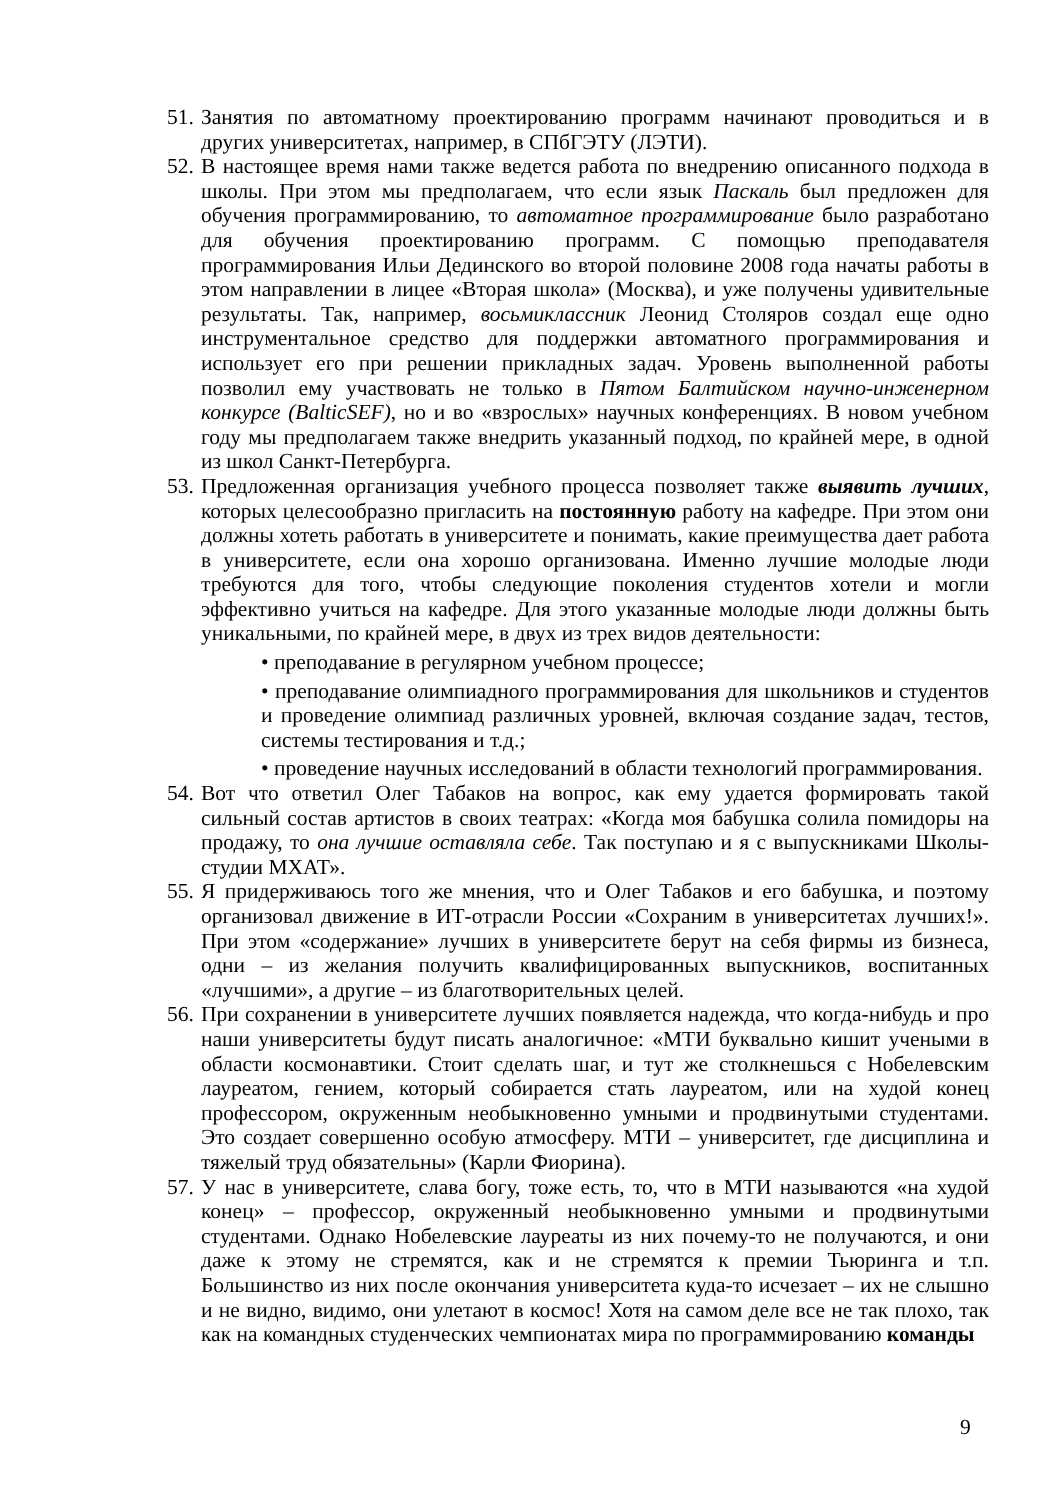51. Занятия по автоматному проектированию программ начинают проводиться и в других университетах, например, в СПбГЭТУ (ЛЭТИ).
52. В настоящее время нами также ведется работа по внедрению описанного подхода в школы. При этом мы предполагаем, что если язык Паскаль был предложен для обучения программированию, то автоматное программирование было разработано для обучения проектированию программ. С помощью преподавателя программирования Ильи Дединского во второй половине 2008 года начаты работы в этом направлении в лицее «Вторая школа» (Москва), и уже получены удивительные результаты. Так, например, восьмиклассник Леонид Столяров создал еще одно инструментальное средство для поддержки автоматного программирования и использует его при решении прикладных задач. Уровень выполненной работы позволил ему участвовать не только в Пятом Балтийском научно-инженерном конкурсе (BalticSEF), но и во «взрослых» научных конференциях. В новом учебном году мы предполагаем также внедрить указанный подход, по крайней мере, в одной из школ Санкт-Петербурга.
53. Предложенная организация учебного процесса позволяет также выявить лучших, которых целесообразно пригласить на постоянную работу на кафедре. При этом они должны хотеть работать в университете и понимать, какие преимущества дает работа в университете, если она хорошо организована. Именно лучшие молодые люди требуются для того, чтобы следующие поколения студентов хотели и могли эффективно учиться на кафедре. Для этого указанные молодые люди должны быть уникальными, по крайней мере, в двух из трех видов деятельности:
• преподавание в регулярном учебном процессе;
• преподавание олимпиадного программирования для школьников и студентов и проведение олимпиад различных уровней, включая создание задач, тестов, системы тестирования и т.д.;
• проведение научных исследований в области технологий программирования.
54. Вот что ответил Олег Табаков на вопрос, как ему удается формировать такой сильный состав артистов в своих театрах: «Когда моя бабушка солила помидоры на продажу, то она лучшие оставляла себе. Так поступаю и я с выпускниками Школы-студии МХАТ».
55. Я придерживаюсь того же мнения, что и Олег Табаков и его бабушка, и поэтому организовал движение в ИТ-отрасли России «Сохраним в университетах лучших!». При этом «содержание» лучших в университете берут на себя фирмы из бизнеса, одни – из желания получить квалифицированных выпускников, воспитанных «лучшими», а другие – из благотворительных целей.
56. При сохранении в университете лучших появляется надежда, что когда-нибудь и про наши университеты будут писать аналогичное: «МТИ буквально кишит учеными в области космонавтики. Стоит сделать шаг, и тут же столкнешься с Нобелевским лауреатом, гением, который собирается стать лауреатом, или на худой конец профессором, окруженным необыкновенно умными и продвинутыми студентами. Это создает совершенно особую атмосферу. МТИ – университет, где дисциплина и тяжелый труд обязательны» (Карли Фиорина).
57. У нас в университете, слава богу, тоже есть, то, что в МТИ называются «на худой конец» – профессор, окруженный необыкновенно умными и продвинутыми студентами. Однако Нобелевские лауреаты из них почему-то не получаются, и они даже к этому не стремятся, как и не стремятся к премии Тьюринга и т.п. Большинство из них после окончания университета куда-то исчезает – их не слышно и не видно, видимо, они улетают в космос! Хотя на самом деле все не так плохо, так как на командных студенческих чемпионатах мира по программированию команды
9